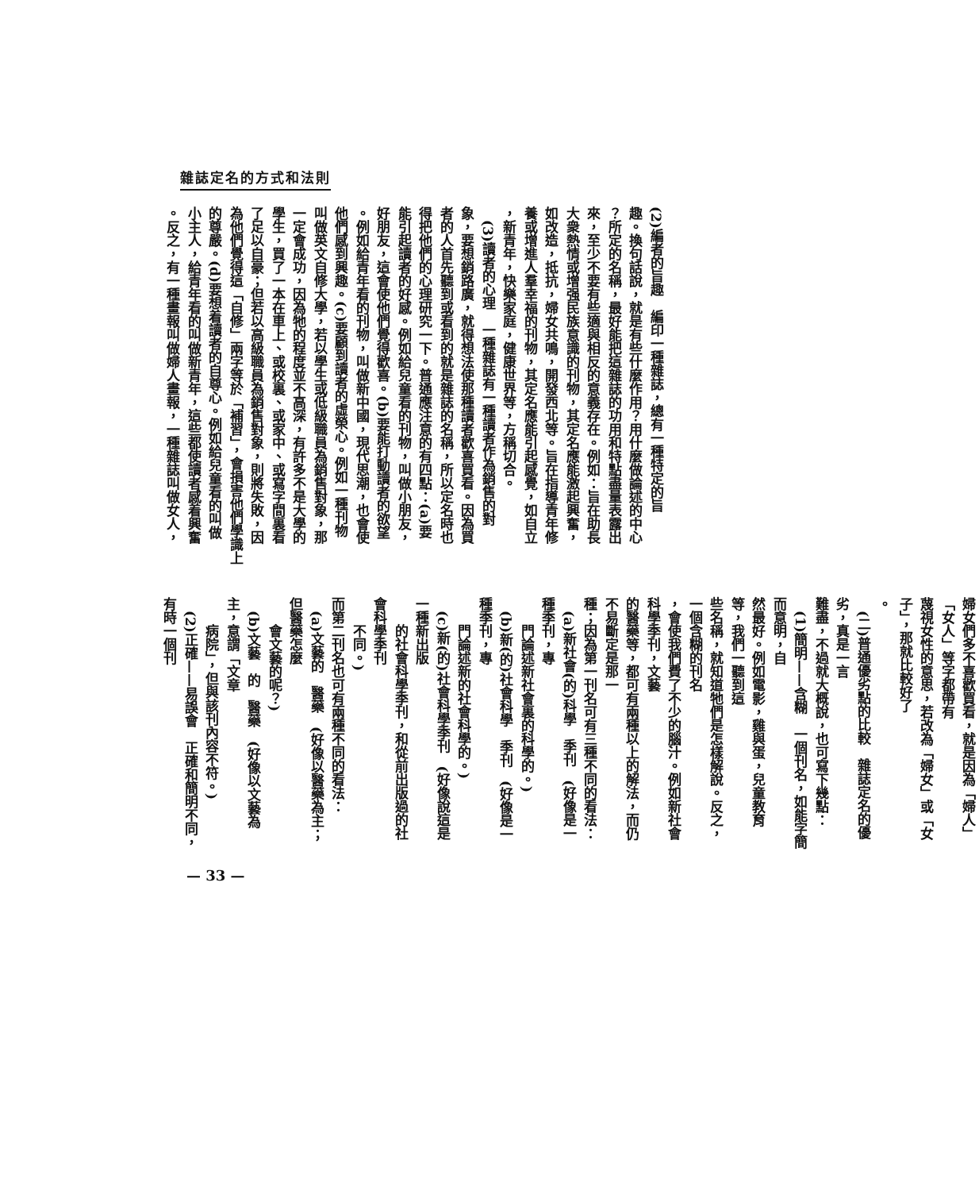雜誌定名的方式和法則
(2)編者的旨趣　編印一種雜誌，總有一種特定的旨
趣。換句話說，就是有些什麼作用？用什麼做論述的中心
？所定的名稱，最好能把這雜誌的功用和特點盡量表露出
來，至少不要有些適與相反的意義存在。例如：旨在助長
大衆熱情或增强民族意識的刊物，其定名應能激起興奮，
如改造，抵抗，婦女共鳴，開發西北等。旨在指導青年修
養或增進人羣幸福的刊物，其定名應能引起感覺，如自立
，新青年，快樂家庭，健康世界等，方稱切合。
　(3)讀者的心理　一種雜誌有一種讀者作為銷售的對
象，要想銷路廣，就得想法使那種讀者歡喜買看。因為買
者的人首先聽到或看到的就是雜誌的名稱，所以定名時也
得把他們的心理研究一下。普通應注意的有四點：(a)要
能引起讀者的好感。例如給兒童看的刊物，叫做小朋友，
好朋友，這會使他們覺得歡喜。(b)要能打動讀者的欲望
。例如給青年看的刊物，叫做新中國，現代思潮，也會使
他們感到興趣。(c)要顧到讀者的虛榮心。例如一種刊物
叫做英文自修大學，若以學生或低級職員為銷售對象，那
一定會成功，因為牠的程度並不高深，有許多不是大學的
學生，買了一本在車上、或校裏、或家中、或寫字間裏看
了足以自豪；但若以高級職員為銷售對象，則將失敗，因
為他們覺得這「自修」兩字等於「補習」，會損害他們學識上
的尊嚴。(d)要想着讀者的自尊心。例如給兒童看的叫做
小主人，給青年看的叫做新青年，這些都使讀者感着興奮
。反之，有一種畫報叫做婦人畫報，一種雜誌叫做女人，
婦女們多不喜歡買看，就是因為「婦人」「女人」等字都帶有
蔑視女性的意思，若改為「婦女」或「女子」，那就比較好了
。
　(二)普通優劣點的比較　雜誌定名的優劣，真是一言
難盡，不過就大概說，也可寫下幾點：
　(1)簡明——含糊　一個刊名，如能字簡而意明，自
然最好。例如電影，雞與蛋，兒童教育等，我們一聽到這
些名稱，就知道牠們是怎樣解說。反之，一個含糊的刊名
，會使我們費了不少的腦汁。例如新社會科學季刊，文藝
的醫藥等，都可有兩種以上的解法，而仍不易斷定是那一
種；因為第一刊名可有三種不同的看法：
　(a)新社會(的)科學　季刊　(好像是一種季刊，專
　　門論述新社會裏的科學的。)
　(b)新(的)社會科學　季刊　(好像是一種季刊，專
　　門論述新的社會科學的。)
　(c)新(的)社會科學季刊　(好像說這是一種新出版
　　的社會科學季刊，和從前出版過的社會科學季刊
　　不同。)
而第二刊名也可有兩種不同的看法：
　(a)文藝的　醫藥　(好像以醫藥為主；但醫藥怎麼
　　會文藝的呢？)
　(b)文藝　的　醫藥　(好像以文藝為主，意謂「文章
　　病院」，但與該刊內容不符。)
　(2)正確——易誤會　正確和簡明不同，有時一個刊
— 33 —